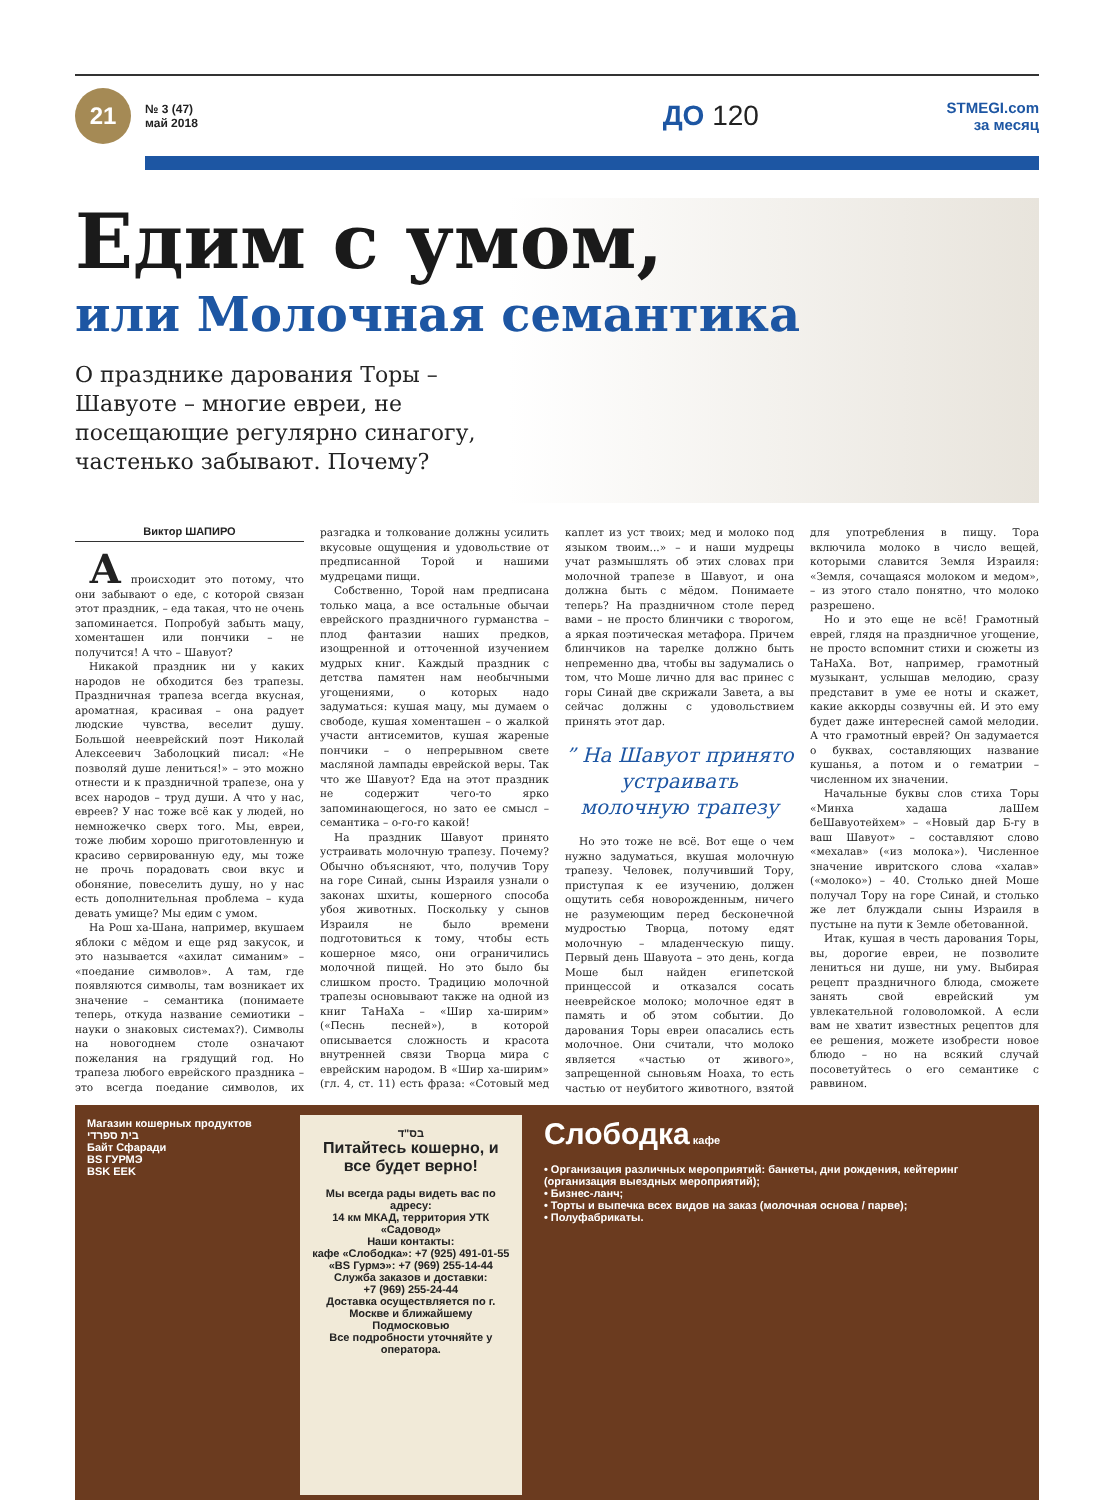21
№ 3 (47)
май 2018
ДО 120
STMEGI.com
за месяц
Едим с умом,
или Молочная семантика
О празднике дарования Торы – Шавуоте – многие евреи, не посещающие регулярно синагогу, частенько забывают. Почему?
Виктор ШАПИРО
А происходит это потому, что они забывают о еде, с которой связан этот праздник, – еда такая, что не очень запоминается. Попробуй забыть мацу, хоменташен или пончики – не получится! А что – Шавуот?
Никакой праздник ни у каких народов не обходится без трапезы. Праздничная трапеза всегда вкусная, ароматная, красивая – она радует людские чувства, веселит душу. Большой нееврейский поэт Николай Алексеевич Заболоцкий писал: «Не позволяй душе лениться!» – это можно отнести и к праздничной трапезе, она у всех народов – труд души. А что у нас, евреев? У нас тоже всё как у людей, но немножечко сверх того. Мы, евреи, тоже любим хорошо приготовленную и красиво сервированную еду, мы тоже не прочь порадовать свои вкус и обоняние, повеселить душу, но у нас есть дополнительная проблема – куда девать умище? Мы едим с умом.
На Рош ха-Шана, например, вкушаем яблоки с мёдом и еще ряд закусок, и это называется «ахилат симаним» – «поедание символов». А там, где появляются символы, там возникает их значение – семантика (понимаете теперь, откуда название семиотики – науки о знаковых системах?). Символы на новогоднем столе означают пожелания на грядущий год. Но трапеза любого еврейского праздника – это всегда поедание символов, их разгадка и толкование должны усилить вкусовые ощущения и удовольствие от предписанной Торой и нашими мудрецами пищи.
Собственно, Торой нам предписана только маца, а все остальные обычаи еврейского праздничного гурманства – плод фантазии наших предков, изощренной и отточенной изучением мудрых книг. Каждый праздник с детства памятен нам необычными угощениями, о которых надо задуматься: кушая мацу, мы думаем о свободе, кушая хоменташен – о жалкой участи антисемитов, кушая жареные пончики – о непрерывном свете масляной лампады еврейской веры. Так что же Шавуот? Еда на этот праздник не содержит чего-то ярко запоминающегося, но зато ее смысл – семантика – о-го-го какой!
На праздник Шавуот принято устраивать молочную трапезу. Почему? Обычно объясняют, что, получив Тору на горе Синай, сыны Израиля узнали о законах шхиты, кошерного способа убоя животных. Поскольку у сынов Израиля не было времени подготовиться к тому, чтобы есть кошерное мясо, они ограничились молочной пищей. Но это было бы слишком просто. Традицию молочной трапезы основывают также на одной из книг ТаНаХа – «Шир ха-ширим» («Песнь песней»), в которой описывается сложность и красота внутренней связи Творца мира с еврейским народом. В «Шир ха-ширим» (гл. 4, ст. 11) есть фраза: «Сотовый мед каплет из уст твоих; мед и молоко под языком твоим...» – и наши мудрецы учат размышлять об этих словах при молочной трапезе в Шавуот, и она должна быть с мёдом. Понимаете теперь? На праздничном столе перед вами – не просто блинчики с творогом, а яркая поэтическая метафора. Причем блинчиков на тарелке должно быть непременно два, чтобы вы задумались о том, что Моше лично для вас принес с горы Синай две скрижали Завета, а вы сейчас должны с удовольствием принять этот дар.
” На Шавуот принято устраивать молочную трапезу
Но это тоже не всё. Вот еще о чем нужно задуматься, вкушая молочную трапезу. Человек, получивший Тору, приступая к ее изучению, должен ощутить себя новорожденным, ничего не разумеющим перед бесконечной мудростью Творца, потому едят молочную – младенческую пищу. Первый день Шавуота – это день, когда Моше был найден египетской принцессой и отказался сосать нееврейское молоко; молочное едят в память и об этом событии. До дарования Торы евреи опасались есть молочное. Они считали, что молоко является «частью от живого», запрещенной сыновьям Ноаха, то есть частью от неубитого животного, взятой для употребления в пищу. Тора включила молоко в число вещей, которыми славится Земля Израиля: «Земля, сочащаяся молоком и медом», – из этого стало понятно, что молоко разрешено.
Но и это еще не всё! Грамотный еврей, глядя на праздничное угощение, не просто вспомнит стихи и сюжеты из ТаНаХа. Вот, например, грамотный музыкант, услышав мелодию, сразу представит в уме ее ноты и скажет, какие аккорды созвучны ей. И это ему будет даже интересней самой мелодии. А что грамотный еврей? Он задумается о буквах, составляющих название кушанья, а потом и о гематрии – численном их значении.
Начальные буквы слов стиха Торы «Минха хадаша лаШем беШавуотейхем» – «Новый дар Б-гу в ваш Шавуот» – составляют слово «мехалав» («из молока»). Численное значение ивритского слова «халав» («молоко») – 40. Столько дней Моше получал Тору на горе Синай, и столько же лет блуждали сыны Израиля в пустыне на пути к Земле обетованной.
Итак, кушая в честь дарования Торы, вы, дорогие евреи, не позволите лениться ни душе, ни уму. Выбирая рецепт праздничного блюда, сможете занять свой еврейский ум увлекательной головоломкой. А если вам не хватит известных рецептов для ее решения, можете изобрести новое блюдо – но на всякий случай посоветуйтесь о его семантике с раввином.
Магазин кошерных продуктов
בית ספרדי
Байт Сфаради
BS ГУРМЭ
BSK EEK
בס"ד
Питайтесь кошерно, и все будет верно!
Мы всегда рады видеть вас по адресу:
14 км МКАД, территория УТК «Садовод»
Наши контакты:
кафе «Слободка»: +7 (925) 491-01-55
«BS Гурмэ»: +7 (969) 255-14-44
Служба заказов и доставки:
+7 (969) 255-24-44
Доставка осуществляется по г. Москве и ближайшему Подмосковью
Все подробности уточняйте у оператора.
Слободка кафе
• Организация различных мероприятий: банкеты, дни рождения, кейтеринг (организация выездных мероприятий);
• Бизнес-ланч;
• Торты и выпечка всех видов на заказ (молочная основа / парве);
• Полуфабрикаты.